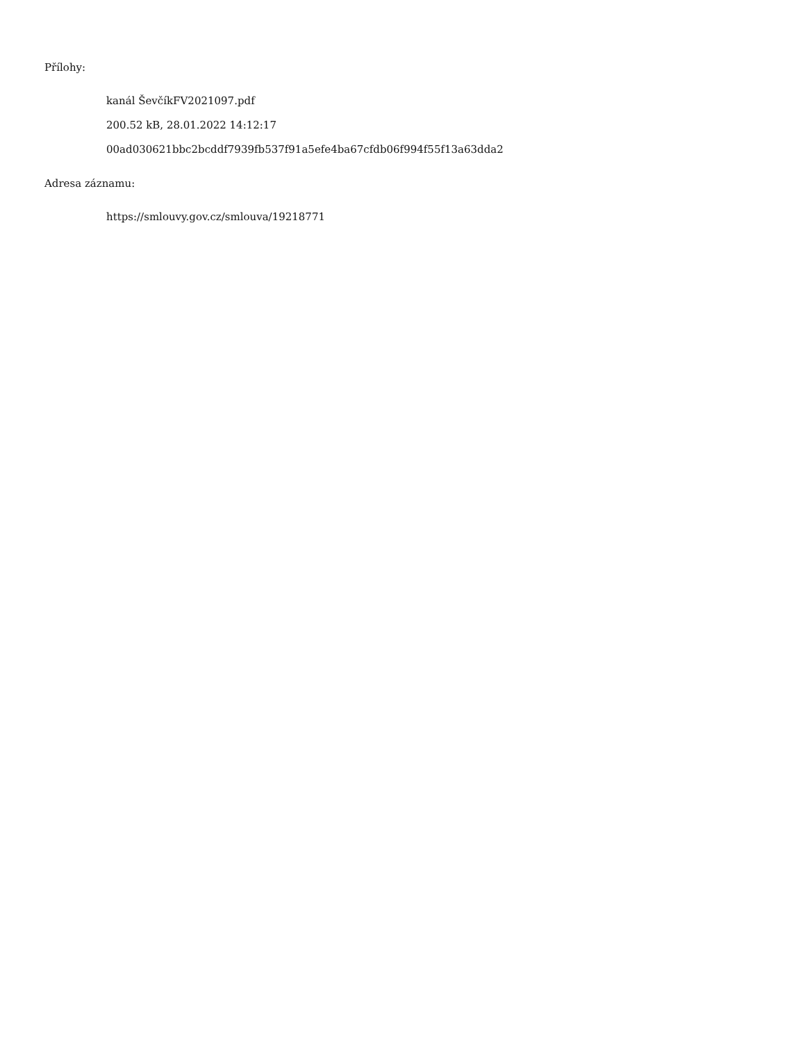Přílohy:
kanál ŠevčíkFV2021097.pdf
200.52 kB, 28.01.2022 14:12:17
00ad030621bbc2bcddf7939fb537f91a5efe4ba67cfdb06f994f55f13a63dda2
Adresa záznamu:
https://smlouvy.gov.cz/smlouva/19218771